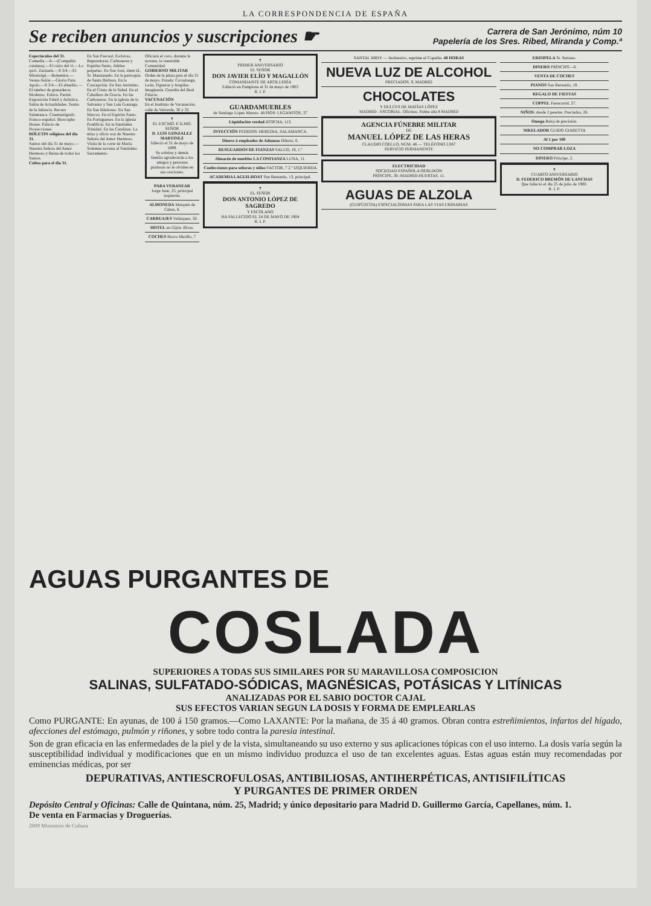LA CORRESPONDENCIA DE ESPAÑA
Se reciben anuncios y suscripciones ☛
Carrera de San Jerónimo, núm 10
Papelería de los Sres. Ribed, Miranda y Comp.ª
Espectáculos del 31.
Comedia.—8.—(Compañía catalana).—El cairo del vi.—Lo quví. Zarzuela.—8 3/4.—El Mississipí.—Bohemios.—Venus-Salón.—Gloria Pura. Apolo.—8 3/4.—El abuelito.—El tambor de granaderos. Moderno. Eslava. Parish. Exposición Fabril y Artística. Salón de Actualidades. Teatro de la Infancia. Recreo Salamanca. Cinematógrafo Franco-español. Bioscopho House. Palacio de Proyecciones.
BOLETIN religioso del día 31.
Santos del día 31 de mayo.—Nuestra Señora del Amor Hermoso y Reina de todos los Santos.
Cultos para el día 31.
En San Pascual, Esclavas, Reparadoras, Carboneras y Espíritu Santo, Jubileo perpetuo. En San José, ídem íd., Sr. Manzanedo. En la parroquia de Santa Bárbara. En la Concepción. En San Jerónimo. En el Cristo de la Salud. En el Caballero de Gracia. En las Carboneras. En la iglesia de la Salvador y San Luis Gonzaga. En San Ildefonso. En San Marcos. En el Espíritu Santo. En Portugueses. En la iglesia Pontificia. En la Santísima Trinidad. En las Catalinas. La misa y oficio son de Nuestra Señora del Amor Hermoso. Visita de la corte de María. Solemne novena al Santísimo Sacramento.
Oficiará el coro, durante la novena, la venerable Comunidad.
GOBIERNO MILITAR
Orden de la plaza para el día 31 de mayo. Parada: Covadonga, León, Figueras y Arapiles. Imaginaria. Guardia del Real Palacio.
VACUNACIÓN
En el Instituto de Vacunación, calle de Valverde, 30 y 32.
✝
EL EXCMO. E ILMO. SEÑOR
D. LUIS GONZALEZ MARTINEZ
falleció el 31 de mayo de 1899.
Su sobrina y demás familia agradecerán a los amigos y personas piadosas no le olviden en sus oraciones.
PARA VERANEAR
Jorge Juan, 25, principal izquierda.
ALMONEDA Marqués de Cubas, 8.
CARRUAJES Velázquez, 50.
HOTEL en Gijón. Rivas.
COCHES Bravo Murillo, 7
✝
PRIMER ANIVERSARIO
EL SEÑOR
DON JAVIER ELÍO Y MAGALLÓN
COMANDANTE DE ARTILLERÍA
Falleció en Pamplona el 31 de mayo de 1903
R. I. P.
GUARDAMUEBLES
de Santiago López Maroto. AVISOS: LEGANITOS, 37
Liquidación verdad ATOCHA, 113.
INYECCIÓN PEDIDOS: HEREDIA, SALAMANCA.
Dinero á empleados de Aduanas Hileras, 6.
RESGUARDOS DE FIANZAS SALUD, 19, 1.º
Almacén de muebles LA CONFIANZA LUNA, 11.
Confecciones para señoras y niños FACTOR, 7 2.º IZQUIERDA
ACADEMIA LAGUILHOAT San Bernardo, 13, principal.
✝
EL SEÑOR
DON ANTONIO LÓPEZ DE SAGREDO
Y ESCOLANO
HA FALLECIDO EL 24 DE MAYO DE 1904
R. I. P.
SANTAL MIDY — Inofensivo, suprime el Copaiba. 48 HORAS
NUEVA LUZ DE ALCOHOL
PRECIADOS, 9, MADRID
CHOCOLATES
Y DULCES DE MATÍAS LÓPEZ
MADRID - ESCORIAL. Oficinas. Palma alta 8 MADRID
AGENCIA FÚNEBRE MILITAR
DE
MANUEL LÓPEZ DE LAS HERAS
CLAUDIO COELLO, NÚM. 46 — TELÉFONO 2.067
SERVICIO PERMANENTE
ELECTRICIDAD
SOCIEDAD ESPAÑOLA OERLIKON
PRÍNCIPE, 30.-MADRID-HUERTAS, 11.
AGUAS DE ALZOLA
(GUIPÚZCOA) ESPECIALÍSIMAS PARA LAS VIAS URINARIAS
ERISIPELA Sr. Serrano.
DINERO PRÍNCIPE—6
VENTA DE COCHES
PIANOS San Bernardo, 18.
REGALO DE FIESTAS
COPPEL Fuencarral, 27.
NIÑOS: desde 2 pesetas. Preciados, 26.
Omega Reloj de precisión.
NIKELADOR GUIDO GIARETTA
Al 1 por 100
NO COMPRAR LOZA
DINERO Príncipe, 2.
✝
CUARTO ANIVERSARIO
D. FEDERICO BREMÓN DE LANCHAS
Que falleció el día 25 de julio de 1900.
R. I. P.
AGUAS PURGANTES DE
COSLADA
SUPERIORES A TODAS SUS SIMILARES POR SU MARAVILLOSA COMPOSICION
SALINAS, SULFATADO-SÓDICAS, MAGNÉSICAS, POTÁSICAS Y LITÍNICAS
ANALIZADAS POR EL SABIO DOCTOR CAJAL
SUS EFECTOS VARIAN SEGUN LA DOSIS Y FORMA DE EMPLEARLAS
Como PURGANTE: En ayunas, de 100 á 150 gramos.—Como LAXANTE: Por la mañana, de 35 á 40 gramos. Obran contra estreñimientos, infartos del hígado, afecciones del estómago, pulmón y riñones, y sobre todo contra la paresia intestinal.
Son de gran eficacia en las enfermedades de la piel y de la vista, simultaneando su uso externo y sus aplicaciones tópicas con el uso interno. La dosis varía según la susceptibilidad individual y modificaciones que en un mismo individuo produzca el uso de tan excelentes aguas. Estas aguas están muy recomendadas por eminencias médicas, por ser
DEPURATIVAS, ANTIESCROFULOSAS, ANTIBILIOSAS, ANTIHERPÉTICAS, ANTISIFILÍTICAS
Y PURGANTES DE PRIMER ORDEN
Depósito Central y Oficinas: Calle de Quintana, núm. 25, Madrid; y único depositario para Madrid D. Guillermo García, Capellanes, núm. 1.
De venta en Farmacias y Droguerías.
2009 Ministerio de Cultura